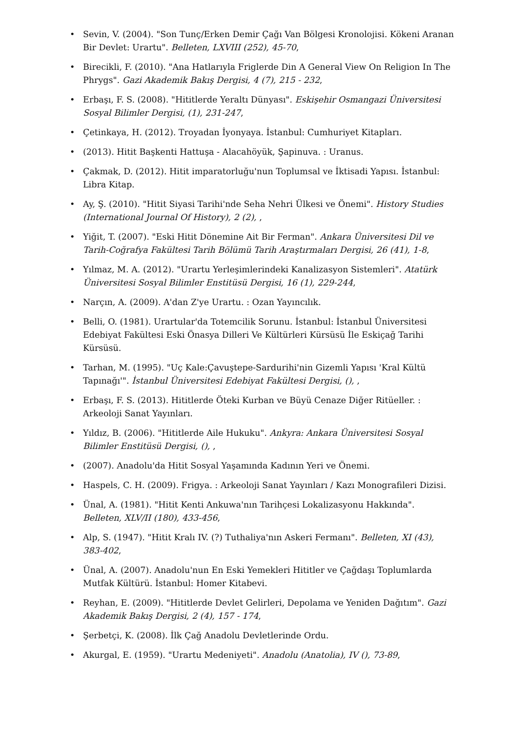• Sevin, V. (2004). "Son Tunç/Erken Demir Çağı Van Bölgesi Kronolojisi. Kökeni Aranan Bir Devlet: Urartu". Belleten, LXVIII (252), 45-70,
• Birecikli, F. (2010). "Ana Hatlarıyla Friglerde Din A General View On Religion In The Phrygs". Gazi Akademik Bakış Dergisi, 4 (7), 215 - 232,
• Erbaşı, F. S. (2008). "Hititlerde Yeraltı Dünyası". Eskişehir Osmangazi Üniversitesi Sosyal Bilimler Dergisi, (1), 231-247,
• Çetinkaya, H. (2012). Troyadan İyonyaya. İstanbul: Cumhuriyet Kitapları.
• (2013). Hitit Başkenti Hattuşa - Alacahöyük, Şapinuva. : Uranus.
• Çakmak, D. (2012). Hitit imparatorluğu'nun Toplumsal ve İktisadi Yapısı. İstanbul: Libra Kitap.
• Ay, Ş. (2010). "Hitit Siyasi Tarihi'nde Seha Nehri Ülkesi ve Önemi". History Studies (International Journal Of History), 2 (2), ,
• Yiğit, T. (2007). "Eski Hitit Dönemine Ait Bir Ferman". Ankara Üniversitesi Dil ve Tarih-Coğrafya Fakültesi Tarih Bölümü Tarih Araştırmaları Dergisi, 26 (41), 1-8,
• Yılmaz, M. A. (2012). "Urartu Yerleşimlerindeki Kanalizasyon Sistemleri". Atatürk Üniversitesi Sosyal Bilimler Enstitüsü Dergisi, 16 (1), 229-244,
• Narçın, A. (2009). A'dan Z'ye Urartu. : Ozan Yayıncılık.
• Belli, O. (1981). Urartular'da Totemcilik Sorunu. İstanbul: İstanbul Üniversitesi Edebiyat Fakültesi Eski Önasya Dilleri Ve Kültürleri Kürsüsü İle Eskiçağ Tarihi Kürsüsü.
• Tarhan, M. (1995). "Uç Kale:Çavuştepe-Sardurihi'nin Gizemli Yapısı 'Kral Kültü Tapınağı'". İstanbul Üniversitesi Edebiyat Fakültesi Dergisi, (), ,
• Erbaşı, F. S. (2013). Hititlerde Öteki Kurban ve Büyü Cenaze Diğer Ritüeller. : Arkeoloji Sanat Yayınları.
• Yıldız, B. (2006). "Hititlerde Aile Hukuku". Ankyra: Ankara Üniversitesi Sosyal Bilimler Enstitüsü Dergisi, (), ,
• (2007). Anadolu'da Hitit Sosyal Yaşamında Kadının Yeri ve Önemi.
• Haspels, C. H. (2009). Frigya. : Arkeoloji Sanat Yayınları / Kazı Monografileri Dizisi.
• Ünal, A. (1981). "Hitit Kenti Ankuwa'nın Tarihçesi Lokalizasyonu Hakkında". Belleten, XLV/II (180), 433-456,
• Alp, S. (1947). "Hitit Kralı IV. (?) Tuthaliya'nın Askeri Fermanı". Belleten, XI (43), 383-402,
• Ünal, A. (2007). Anadolu'nun En Eski Yemekleri Hititler ve Çağdaşı Toplumlarda Mutfak Kültürü. İstanbul: Homer Kitabevi.
• Reyhan, E. (2009). "Hititlerde Devlet Gelirleri, Depolama ve Yeniden Dağıtım". Gazi Akademik Bakış Dergisi, 2 (4), 157 - 174,
• Şerbetçi, K. (2008). İlk Çağ Anadolu Devletlerinde Ordu.
• Akurgal, E. (1959). "Urartu Medeniyeti". Anadolu (Anatolia), IV (), 73-89,